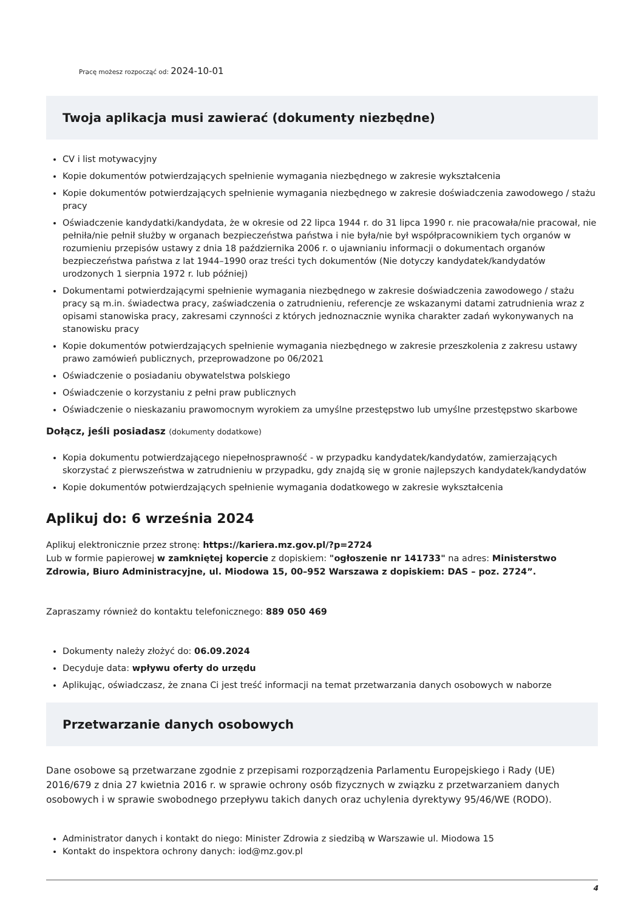Pracę możesz rozpocząć od: 2024-10-01
Twoja aplikacja musi zawierać (dokumenty niezbędne)
CV i list motywacyjny
Kopie dokumentów potwierdzających spełnienie wymagania niezbędnego w zakresie wykształcenia
Kopie dokumentów potwierdzających spełnienie wymagania niezbędnego w zakresie doświadczenia zawodowego / stażu pracy
Oświadczenie kandydatki/kandydata, że w okresie od 22 lipca 1944 r. do 31 lipca 1990 r. nie pracowała/nie pracował, nie pełniła/nie pełnił służby w organach bezpieczeństwa państwa i nie była/nie był współpracownikiem tych organów w rozumieniu przepisów ustawy z dnia 18 października 2006 r. o ujawnianiu informacji o dokumentach organów bezpieczeństwa państwa z lat 1944–1990 oraz treści tych dokumentów (Nie dotyczy kandydatek/kandydatów urodzonych 1 sierpnia 1972 r. lub później)
Dokumentami potwierdzającymi spełnienie wymagania niezbędnego w zakresie doświadczenia zawodowego / stażu pracy są m.in. świadectwa pracy, zaświadczenia o zatrudnieniu, referencje ze wskazanymi datami zatrudnienia wraz z opisami stanowiska pracy, zakresami czynności z których jednoznacznie wynika charakter zadań wykonywanych na stanowisku pracy
Kopie dokumentów potwierdzających spełnienie wymagania niezbędnego w zakresie przeszkolenia z zakresu ustawy prawo zamówień publicznych, przeprowadzone po 06/2021
Oświadczenie o posiadaniu obywatelstwa polskiego
Oświadczenie o korzystaniu z pełni praw publicznych
Oświadczenie o nieskazaniu prawomocnym wyrokiem za umyślne przestępstwo lub umyślne przestępstwo skarbowe
Dołącz, jeśli posiadasz (dokumenty dodatkowe)
Kopia dokumentu potwierdzającego niepełnosprawność - w przypadku kandydatek/kandydatów, zamierzających skorzystać z pierwszeństwa w zatrudnieniu w przypadku, gdy znajdą się w gronie najlepszych kandydatek/kandydatów
Kopie dokumentów potwierdzających spełnienie wymagania dodatkowego w zakresie wykształcenia
Aplikuj do: 6 września 2024
Aplikuj elektronicznie przez stronę: https://kariera.mz.gov.pl/?p=2724
Lub w formie papierowej w zamkniętej kopercie z dopiskiem: "ogłoszenie nr 141733" na adres: Ministerstwo Zdrowia, Biuro Administracyjne, ul. Miodowa 15, 00–952 Warszawa z dopiskiem: DAS – poz. 2724”.
Zapraszamy również do kontaktu telefonicznego: 889 050 469
Dokumenty należy złożyć do: 06.09.2024
Decyduje data: wpływu oferty do urzędu
Aplikując, oświadczasz, że znana Ci jest treść informacji na temat przetwarzania danych osobowych w naborze
Przetwarzanie danych osobowych
Dane osobowe są przetwarzane zgodnie z przepisami rozporządzenia Parlamentu Europejskiego i Rady (UE) 2016/679 z dnia 27 kwietnia 2016 r. w sprawie ochrony osób fizycznych w związku z przetwarzaniem danych osobowych i w sprawie swobodnego przepływu takich danych oraz uchylenia dyrektywy 95/46/WE (RODO).
Administrator danych i kontakt do niego: Minister Zdrowia z siedzibą w Warszawie ul. Miodowa 15
Kontakt do inspektora ochrony danych: iod@mz.gov.pl
4